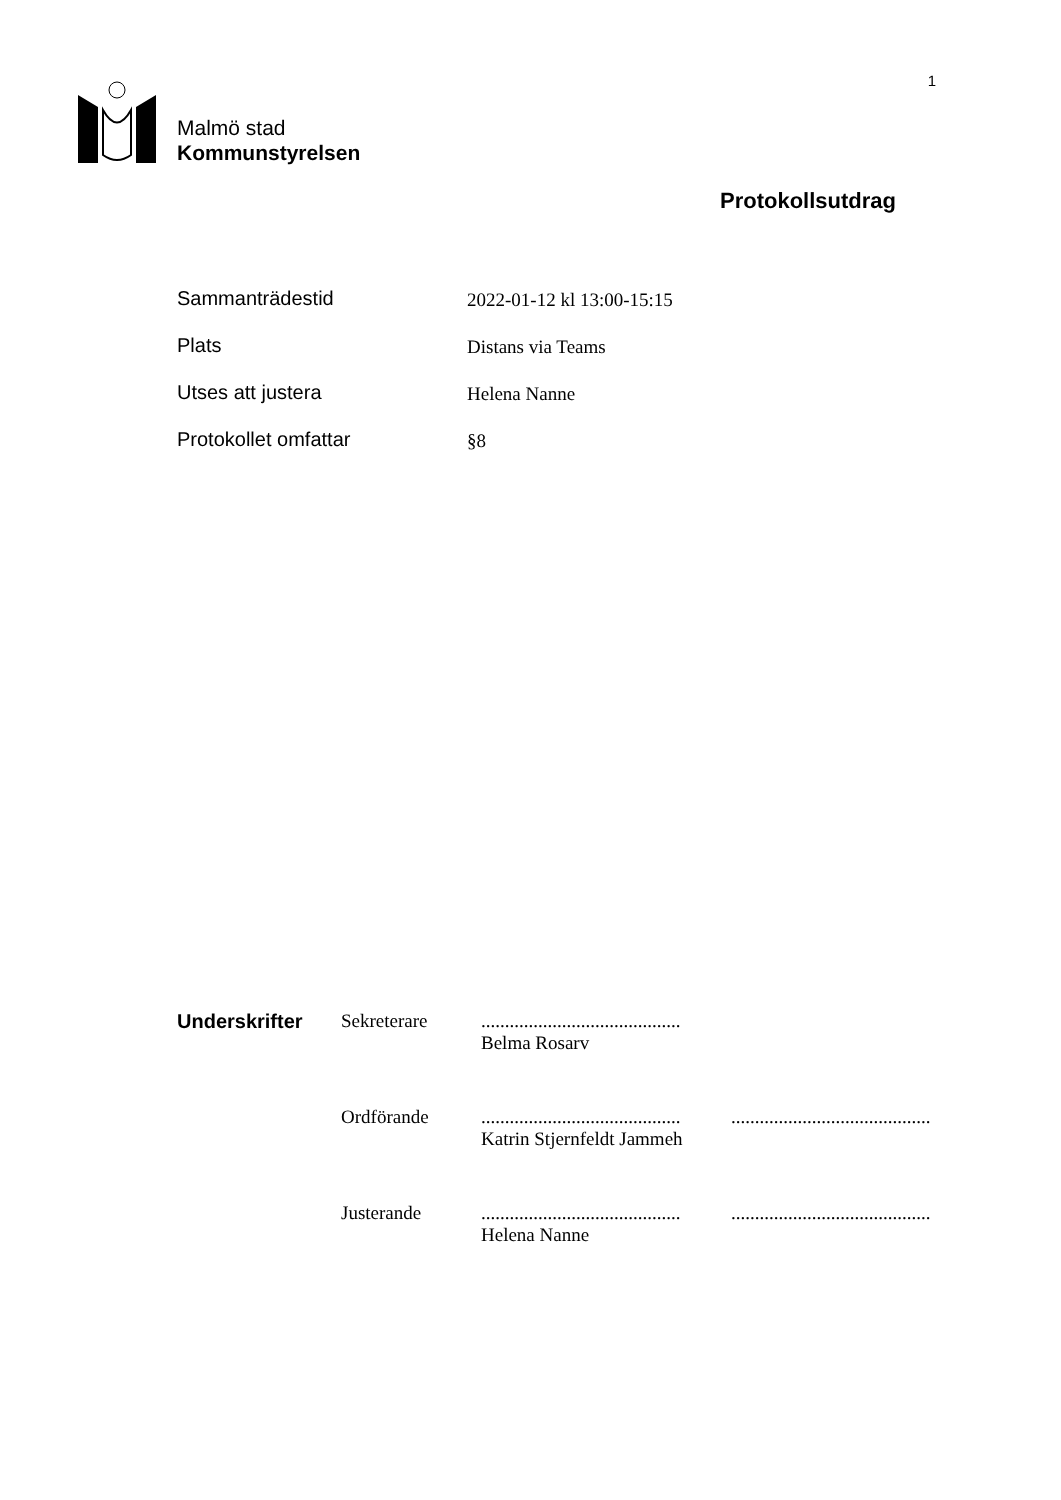1
Malmö stad
Kommunstyrelsen
Protokollsutdrag
Sammanträdestid 2022-01-12 kl 13:00-15:15
Plats Distans via Teams
Utses att justera Helena Nanne
Protokollet omfattar §8
Underskrifter Sekreterare ..........................................
Belma Rosarv
Ordförande ..........................................
Katrin Stjernfeldt Jammeh
..........................................
Justerande ..........................................
Helena Nanne
..........................................